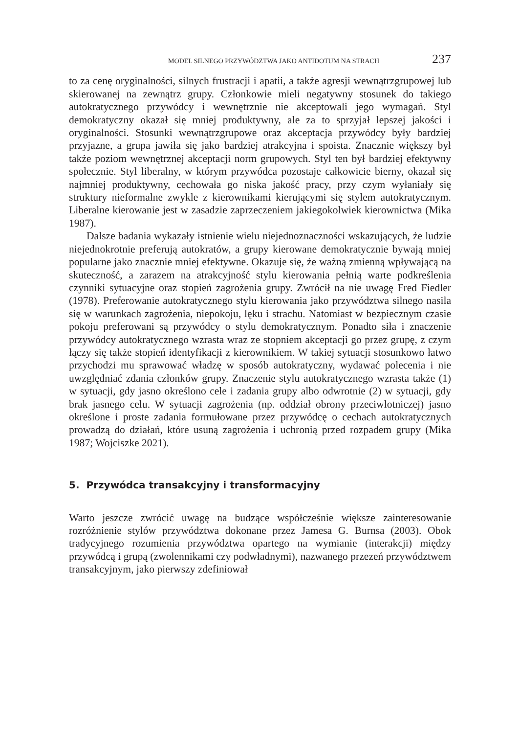MODEL SILNEGO PRZYWÓDZTWA JAKO ANTIDOTUM NA STRACH 237
to za cenę oryginalności, silnych frustracji i apatii, a także agresji wewnątrzgrupowej lub skierowanej na zewnątrz grupy. Członkowie mieli negatywny stosunek do takiego autokratycznego przywódcy i wewnętrznie nie akceptowali jego wymagań. Styl demokratyczny okazał się mniej produktywny, ale za to sprzyjał lepszej jakości i oryginalności. Stosunki wewnątrzgrupowe oraz akceptacja przywódcy były bardziej przyjazne, a grupa jawiła się jako bardziej atrakcyjna i spoista. Znacznie większy był także poziom wewnętrznej akceptacji norm grupowych. Styl ten był bardziej efektywny społecznie. Styl liberalny, w którym przywódca pozostaje całkowicie bierny, okazał się najmniej produktywny, cechowała go niska jakość pracy, przy czym wyłaniały się struktury nieformalne zwykle z kierownikami kierującymi się stylem autokratycznym. Liberalne kierowanie jest w zasadzie zaprzeczeniem jakiegokolwiek kierownictwa (Mika 1987).
Dalsze badania wykazały istnienie wielu niejednoznaczności wskazujących, że ludzie niejednokrotnie preferują autokratów, a grupy kierowane demokratycznie bywają mniej popularne jako znacznie mniej efektywne. Okazuje się, że ważną zmienną wpływającą na skuteczność, a zarazem na atrakcyjność stylu kierowania pełnią warte podkreślenia czynniki sytuacyjne oraz stopień zagrożenia grupy. Zwrócił na nie uwagę Fred Fiedler (1978). Preferowanie autokratycznego stylu kierowania jako przywództwa silnego nasila się w warunkach zagrożenia, niepokoju, lęku i strachu. Natomiast w bezpiecznym czasie pokoju preferowani są przywódcy o stylu demokratycznym. Ponadto siła i znaczenie przywódcy autokratycznego wzrasta wraz ze stopniem akceptacji go przez grupę, z czym łączy się także stopień identyfikacji z kierownikiem. W takiej sytuacji stosunkowo łatwo przychodzi mu sprawować władzę w sposób autokratyczny, wydawać polecenia i nie uwzględniać zdania członków grupy. Znaczenie stylu autokratycznego wzrasta także (1) w sytuacji, gdy jasno określono cele i zadania grupy albo odwrotnie (2) w sytuacji, gdy brak jasnego celu. W sytuacji zagrożenia (np. oddział obrony przeciwlotniczej) jasno określone i proste zadania formułowane przez przywódcę o cechach autokratycznych prowadzą do działań, które usuną zagrożenia i uchronią przed rozpadem grupy (Mika 1987; Wojciszke 2021).
5. Przywódca transakcyjny i transformacyjny
Warto jeszcze zwrócić uwagę na budzące współcześnie większe zainteresowanie rozróżnienie stylów przywództwa dokonane przez Jamesa G. Burnsa (2003). Obok tradycyjnego rozumienia przywództwa opartego na wymianie (interakcji) między przywódcą i grupą (zwolennikami czy podwładnymi), nazwanego przezeń przywództwem transakcyjnym, jako pierwszy zdefiniował